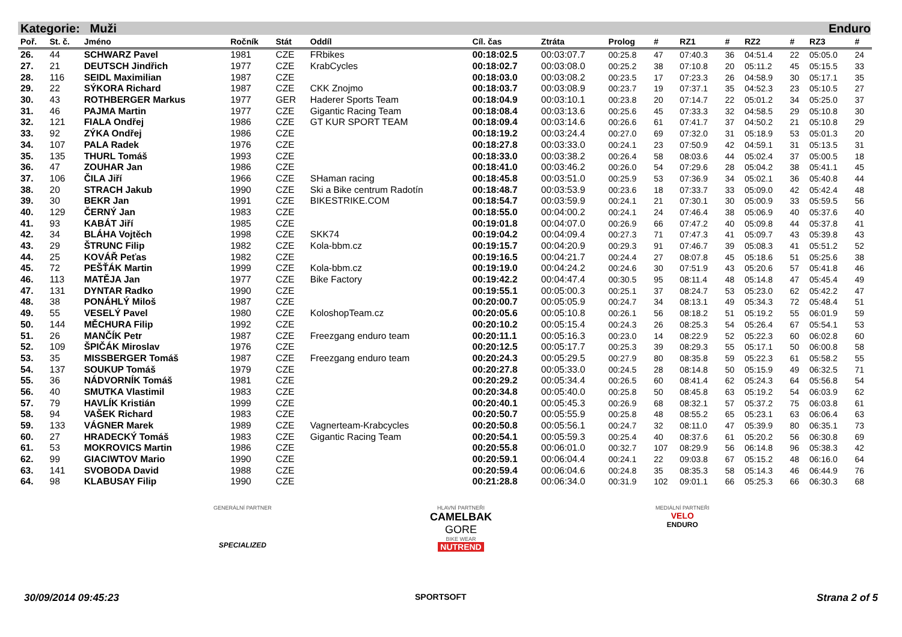Kategorie: Muži Enduro
| Poř. | St. č. | Jméno | Ročník | Stát | Oddíl | Cíl. čas | Ztráta | Prolog | # | RZ1 | # | RZ2 | # | RZ3 | # |
| --- | --- | --- | --- | --- | --- | --- | --- | --- | --- | --- | --- | --- | --- | --- | --- |
| 26. | 44 | SCHWARZ Pavel | 1981 | CZE | FRbikes | 00:18:02.5 | 00:03:07.7 | 00:25.8 | 47 | 07:40.3 | 36 | 04:51.4 | 22 | 05:05.0 | 24 |
| 27. | 21 | DEUTSCH Jindřich | 1977 | CZE | KrabCycles | 00:18:02.7 | 00:03:08.0 | 00:25.2 | 38 | 07:10.8 | 20 | 05:11.2 | 45 | 05:15.5 | 33 |
| 28. | 116 | SEIDL Maximilian | 1987 | CZE | | 00:18:03.0 | 00:03:08.2 | 00:23.5 | 17 | 07:23.3 | 26 | 04:58.9 | 30 | 05:17.1 | 35 |
| 29. | 22 | SÝKORA Richard | 1987 | CZE | CKK Znojmo | 00:18:03.7 | 00:03:08.9 | 00:23.7 | 19 | 07:37.1 | 35 | 04:52.3 | 23 | 05:10.5 | 27 |
| 30. | 43 | ROTHBERGER Markus | 1977 | GER | Haderer Sports Team | 00:18:04.9 | 00:03:10.1 | 00:23.8 | 20 | 07:14.7 | 22 | 05:01.2 | 34 | 05:25.0 | 37 |
| 31. | 46 | PAJMA Martin | 1977 | CZE | Gigantic Racing Team | 00:18:08.4 | 00:03:13.6 | 00:25.6 | 45 | 07:33.3 | 32 | 04:58.5 | 29 | 05:10.8 | 30 |
| 32. | 121 | FIALA Ondřej | 1986 | CZE | GT KUR SPORT TEAM | 00:18:09.4 | 00:03:14.6 | 00:26.6 | 61 | 07:41.7 | 37 | 04:50.2 | 21 | 05:10.8 | 29 |
| 33. | 92 | ZÝKA Ondřej | 1986 | CZE | | 00:18:19.2 | 00:03:24.4 | 00:27.0 | 69 | 07:32.0 | 31 | 05:18.9 | 53 | 05:01.3 | 20 |
| 34. | 107 | PALA Radek | 1976 | CZE | | 00:18:27.8 | 00:03:33.0 | 00:24.1 | 23 | 07:50.9 | 42 | 04:59.1 | 31 | 05:13.5 | 31 |
| 35. | 135 | THURL Tomáš | 1993 | CZE | | 00:18:33.0 | 00:03:38.2 | 00:26.4 | 58 | 08:03.6 | 44 | 05:02.4 | 37 | 05:00.5 | 18 |
| 36. | 47 | ZOUHAR Jan | 1986 | CZE | | 00:18:41.0 | 00:03:46.2 | 00:26.0 | 54 | 07:29.6 | 28 | 05:04.2 | 38 | 05:41.1 | 45 |
| 37. | 106 | ČILA Jiří | 1966 | CZE | SHaman racing | 00:18:45.8 | 00:03:51.0 | 00:25.9 | 53 | 07:36.9 | 34 | 05:02.1 | 36 | 05:40.8 | 44 |
| 38. | 20 | STRACH Jakub | 1990 | CZE | Ski a Bike centrum Radotín | 00:18:48.7 | 00:03:53.9 | 00:23.6 | 18 | 07:33.7 | 33 | 05:09.0 | 42 | 05:42.4 | 48 |
| 39. | 30 | BEKR Jan | 1991 | CZE | BIKESTRIKE.COM | 00:18:54.7 | 00:03:59.9 | 00:24.1 | 21 | 07:30.1 | 30 | 05:00.9 | 33 | 05:59.5 | 56 |
| 40. | 129 | ČERNÝ Jan | 1983 | CZE | | 00:18:55.0 | 00:04:00.2 | 00:24.1 | 24 | 07:46.4 | 38 | 05:06.9 | 40 | 05:37.6 | 40 |
| 41. | 93 | KABÁT Jiří | 1985 | CZE | | 00:19:01.8 | 00:04:07.0 | 00:26.9 | 66 | 07:47.2 | 40 | 05:09.8 | 44 | 05:37.8 | 41 |
| 42. | 34 | BLÁHA Vojtěch | 1998 | CZE | SKK74 | 00:19:04.2 | 00:04:09.4 | 00:27.3 | 71 | 07:47.3 | 41 | 05:09.7 | 43 | 05:39.8 | 43 |
| 43. | 29 | ŠTRUNC Filip | 1982 | CZE | Kola-bbm.cz | 00:19:15.7 | 00:04:20.9 | 00:29.3 | 91 | 07:46.7 | 39 | 05:08.3 | 41 | 05:51.2 | 52 |
| 44. | 25 | KOVÁŘ Peťas | 1982 | CZE | | 00:19:16.5 | 00:04:21.7 | 00:24.4 | 27 | 08:07.8 | 45 | 05:18.6 | 51 | 05:25.6 | 38 |
| 45. | 72 | PEŠŤÁK Martin | 1999 | CZE | Kola-bbm.cz | 00:19:19.0 | 00:04:24.2 | 00:24.6 | 30 | 07:51.9 | 43 | 05:20.6 | 57 | 05:41.8 | 46 |
| 46. | 113 | MATĚJA Jan | 1977 | CZE | Bike Factory | 00:19:42.2 | 00:04:47.4 | 00:30.5 | 95 | 08:11.4 | 48 | 05:14.8 | 47 | 05:45.4 | 49 |
| 47. | 131 | DYNTAR Radko | 1990 | CZE | | 00:19:55.1 | 00:05:00.3 | 00:25.1 | 37 | 08:24.7 | 53 | 05:23.0 | 62 | 05:42.2 | 47 |
| 48. | 38 | PONÁHLÝ Miloš | 1987 | CZE | | 00:20:00.7 | 00:05:05.9 | 00:24.7 | 34 | 08:13.1 | 49 | 05:34.3 | 72 | 05:48.4 | 51 |
| 49. | 55 | VESELÝ Pavel | 1980 | CZE | KoloshopTeam.cz | 00:20:05.6 | 00:05:10.8 | 00:26.1 | 56 | 08:18.2 | 51 | 05:19.2 | 55 | 06:01.9 | 59 |
| 50. | 144 | MĚCHURA Filip | 1992 | CZE | | 00:20:10.2 | 00:05:15.4 | 00:24.3 | 26 | 08:25.3 | 54 | 05:26.4 | 67 | 05:54.1 | 53 |
| 51. | 26 | MANČÍK Petr | 1987 | CZE | Freezgang enduro team | 00:20:11.1 | 00:05:16.3 | 00:23.0 | 14 | 08:22.9 | 52 | 05:22.3 | 60 | 06:02.8 | 60 |
| 52. | 109 | ŠPIČÁK Miroslav | 1976 | CZE | | 00:20:12.5 | 00:05:17.7 | 00:25.3 | 39 | 08:29.3 | 55 | 05:17.1 | 50 | 06:00.8 | 58 |
| 53. | 35 | MISSBERGER Tomáš | 1987 | CZE | Freezgang enduro team | 00:20:24.3 | 00:05:29.5 | 00:27.9 | 80 | 08:35.8 | 59 | 05:22.3 | 61 | 05:58.2 | 55 |
| 54. | 137 | SOUKUP Tomáš | 1979 | CZE | | 00:20:27.8 | 00:05:33.0 | 00:24.5 | 28 | 08:14.8 | 50 | 05:15.9 | 49 | 06:32.5 | 71 |
| 55. | 36 | NÁDVORNÍK Tomáš | 1981 | CZE | | 00:20:29.2 | 00:05:34.4 | 00:26.5 | 60 | 08:41.4 | 62 | 05:24.3 | 64 | 05:56.8 | 54 |
| 56. | 40 | SMUTKA Vlastimil | 1983 | CZE | | 00:20:34.8 | 00:05:40.0 | 00:25.8 | 50 | 08:45.8 | 63 | 05:19.2 | 54 | 06:03.9 | 62 |
| 57. | 79 | HAVLÍK Kristián | 1999 | CZE | | 00:20:40.1 | 00:05:45.3 | 00:26.9 | 68 | 08:32.1 | 57 | 05:37.2 | 75 | 06:03.8 | 61 |
| 58. | 94 | VAŠEK Richard | 1983 | CZE | | 00:20:50.7 | 00:05:55.9 | 00:25.8 | 48 | 08:55.2 | 65 | 05:23.1 | 63 | 06:06.4 | 63 |
| 59. | 133 | VÁGNER Marek | 1989 | CZE | Vagnerteam-Krabcycles | 00:20:50.8 | 00:05:56.1 | 00:24.7 | 32 | 08:11.0 | 47 | 05:39.9 | 80 | 06:35.1 | 73 |
| 60. | 27 | HRADECKÝ Tomáš | 1983 | CZE | Gigantic Racing Team | 00:20:54.1 | 00:05:59.3 | 00:25.4 | 40 | 08:37.6 | 61 | 05:20.2 | 56 | 06:30.8 | 69 |
| 61. | 53 | MOKROVICS Martin | 1986 | CZE | | 00:20:55.8 | 00:06:01.0 | 00:32.7 | 107 | 08:29.9 | 56 | 06:14.8 | 96 | 05:38.3 | 42 |
| 62. | 99 | GIACIWTOV Mario | 1990 | CZE | | 00:20:59.1 | 00:06:04.4 | 00:24.1 | 22 | 09:03.8 | 67 | 05:15.2 | 48 | 06:16.0 | 64 |
| 63. | 141 | SVOBODA David | 1988 | CZE | | 00:20:59.4 | 00:06:04.6 | 00:24.8 | 35 | 08:35.3 | 58 | 05:14.3 | 46 | 06:44.9 | 76 |
| 64. | 98 | KLABUSAY Filip | 1990 | CZE | | 00:21:28.8 | 00:06:34.0 | 00:31.9 | 102 | 09:01.1 | 66 | 05:25.3 | 66 | 06:30.3 | 68 |
GENERÁLNÍ PARTNER
SPECIALIZED
HLAVNÍ PARTNEŘI
CAMELBAK
GORE
BIKE WEAR
NUTREND
MEDIÁLNÍ PARTNEŘI
VELO
ENDURO
SPORTSOFT
30/09/2014 09:45:23 Strana 2 of 5